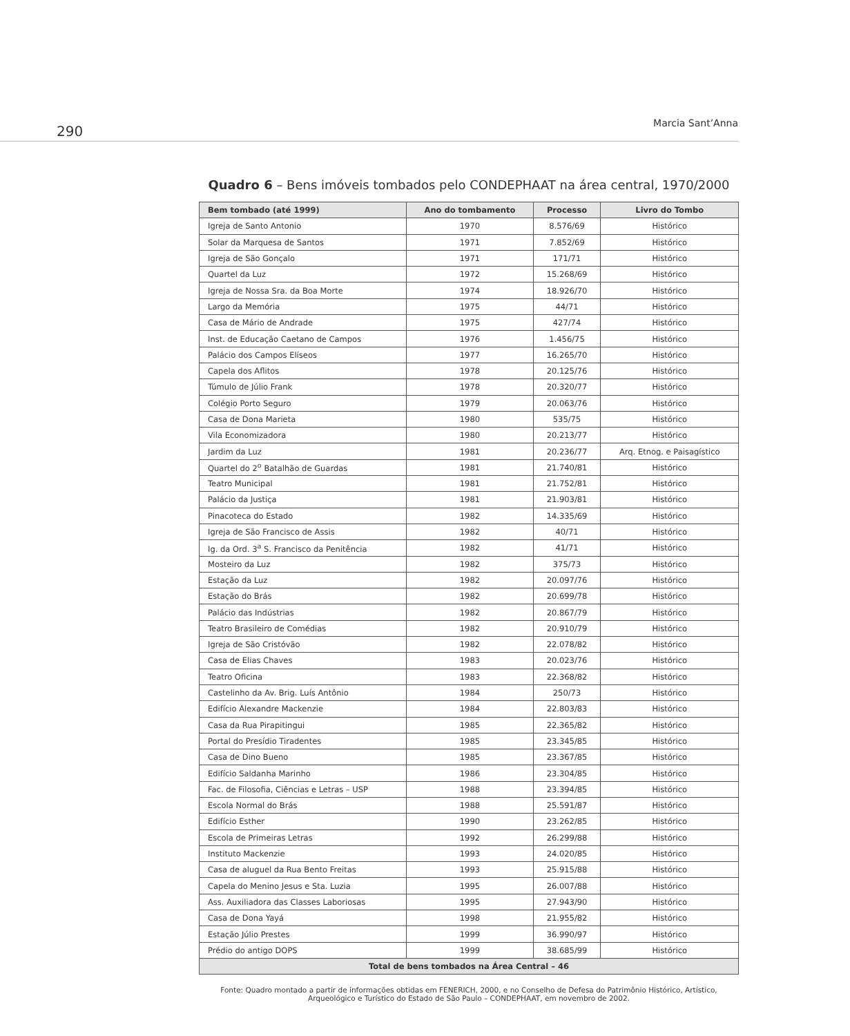290 Marcia Sant’Anna
Quadro 6 – Bens imóveis tombados pelo CONDEPHAAT na área central, 1970/2000
| Bem tombado (até 1999) | Ano do tombamento | Processo | Livro do Tombo |
| --- | --- | --- | --- |
| Igreja de Santo Antonio | 1970 | 8.576/69 | Histórico |
| Solar da Marquesa de Santos | 1971 | 7.852/69 | Histórico |
| Igreja de São Gonçalo | 1971 | 171/71 | Histórico |
| Quartel da Luz | 1972 | 15.268/69 | Histórico |
| Igreja de Nossa Sra. da Boa Morte | 1974 | 18.926/70 | Histórico |
| Largo da Memória | 1975 | 44/71 | Histórico |
| Casa de Mário de Andrade | 1975 | 427/74 | Histórico |
| Inst. de Educação Caetano de Campos | 1976 | 1.456/75 | Histórico |
| Palácio dos Campos Elíseos | 1977 | 16.265/70 | Histórico |
| Capela dos Aflitos | 1978 | 20.125/76 | Histórico |
| Túmulo de Júlio Frank | 1978 | 20.320/77 | Histórico |
| Colégio Porto Seguro | 1979 | 20.063/76 | Histórico |
| Casa de Dona Marieta | 1980 | 535/75 | Histórico |
| Vila Economizadora | 1980 | 20.213/77 | Histórico |
| Jardim da Luz | 1981 | 20.236/77 | Arq. Etnog. e Paisagístico |
| Quartel do 2<sup>o</sup> Batalhão de Guardas | 1981 | 21.740/81 | Histórico |
| Teatro Municipal | 1981 | 21.752/81 | Histórico |
| Palácio da Justiça | 1981 | 21.903/81 | Histórico |
| Pinacoteca do Estado | 1982 | 14.335/69 | Histórico |
| Igreja de São Francisco de Assis | 1982 | 40/71 | Histórico |
| Ig. da Ord. 3<sup>a</sup> S. Francisco da Penitência | 1982 | 41/71 | Histórico |
| Mosteiro da Luz | 1982 | 375/73 | Histórico |
| Estação da Luz | 1982 | 20.097/76 | Histórico |
| Estação do Brás | 1982 | 20.699/78 | Histórico |
| Palácio das Indústrias | 1982 | 20.867/79 | Histórico |
| Teatro Brasileiro de Comédias | 1982 | 20.910/79 | Histórico |
| Igreja de São Cristóvão | 1982 | 22.078/82 | Histórico |
| Casa de Elias Chaves | 1983 | 20.023/76 | Histórico |
| Teatro Oficina | 1983 | 22.368/82 | Histórico |
| Castelinho da Av. Brig. Luís Antônio | 1984 | 250/73 | Histórico |
| Edifício Alexandre Mackenzie | 1984 | 22.803/83 | Histórico |
| Casa da Rua Pirapitingui | 1985 | 22.365/82 | Histórico |
| Portal do Presídio Tiradentes | 1985 | 23.345/85 | Histórico |
| Casa de Dino Bueno | 1985 | 23.367/85 | Histórico |
| Edifício Saldanha Marinho | 1986 | 23.304/85 | Histórico |
| Fac. de Filosofia, Ciências e Letras – USP | 1988 | 23.394/85 | Histórico |
| Escola Normal do Brás | 1988 | 25.591/87 | Histórico |
| Edifício Esther | 1990 | 23.262/85 | Histórico |
| Escola de Primeiras Letras | 1992 | 26.299/88 | Histórico |
| Instituto Mackenzie | 1993 | 24.020/85 | Histórico |
| Casa de aluguel da Rua Bento Freitas | 1993 | 25.915/88 | Histórico |
| Capela do Menino Jesus e Sta. Luzia | 1995 | 26.007/88 | Histórico |
| Ass. Auxiliadora das Classes Laboriosas | 1995 | 27.943/90 | Histórico |
| Casa de Dona Yayá | 1998 | 21.955/82 | Histórico |
| Estação Júlio Prestes | 1999 | 36.990/97 | Histórico |
| Prédio do antigo DOPS | 1999 | 38.685/99 | Histórico |
| Total de bens tombados na Área Central – 46 | | | |
Fonte: Quadro montado a partir de informações obtidas em FENERICH, 2000, e no Conselho de Defesa do Patrimônio Histórico, Artístico, Arqueológico e Turístico do Estado de São Paulo – CONDEPHAAT, em novembro de 2002.